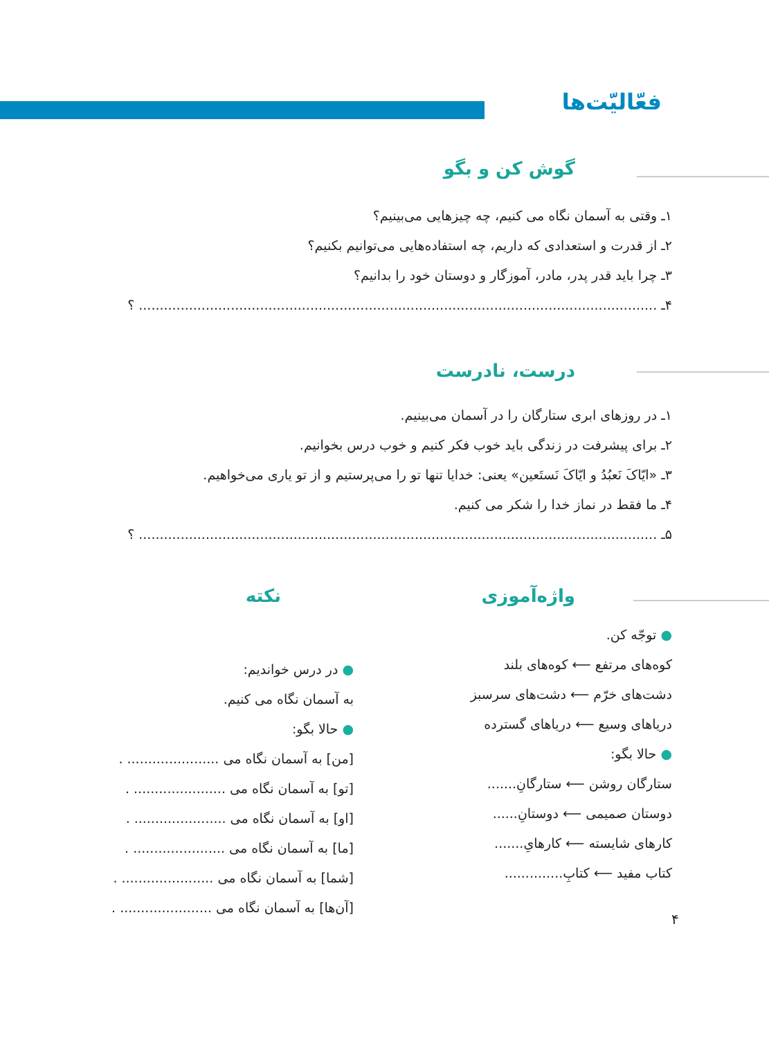فعّالیّت‌ها
گوش کن و بگو
۱ـ وقتی به آسمان نگاه می کنیم، چه چیزهایی می‌بینیم؟
۲ـ از قدرت و استعدادی که داریم، چه استفاده‌هایی می‌توانیم بکنیم؟
۳ـ چرا باید قدر پدر، مادر، آموزگار و دوستان خود را بدانیم؟
۴ـ ............................................................................................................................ ؟
درست، نادرست
۱ـ در روزهای ابری ستارگان را در آسمان می‌بینیم.
۲ـ برای پیشرفت در زندگی باید خوب فکر کنیم و خوب درس بخوانیم.
۳ـ «ایّاکَ نَعبُدُ و ایّاکَ نَستَعین» یعنی: خدایا تنها تو را می‌پرستیم و از تو یاری می‌خواهیم.
۴ـ ما فقط در نماز خدا را شکر می کنیم.
۵ـ ............................................................................................................................ ؟
واژه‌آموزی
● توجّه کن.
کوه‌های مرتفع ⟵ کوه‌های بلند
دشت‌های خرّم ⟵ دشت‌های سرسبز
دریاهای وسیع ⟵ دریاهای گسترده
● حالا بگو:
ستارگان روشن ⟵ ستارگانِ.......
دوستان صمیمی ⟵ دوستانِ......
کارهای شایسته ⟵ کارهایِ.......
کتاب مفید ⟵ کتابِ..............
نکته
● در درس خواندیم:
به آسمان نگاه می کنیم.
● حالا بگو:
[من] به آسمان نگاه می ...................... .
[تو] به آسمان نگاه می ...................... .
[او] به آسمان نگاه می ...................... .
[ما] به آسمان نگاه می ...................... .
[شما] به آسمان نگاه می ...................... .
[آن‌ها] به آسمان نگاه می ...................... .
۴